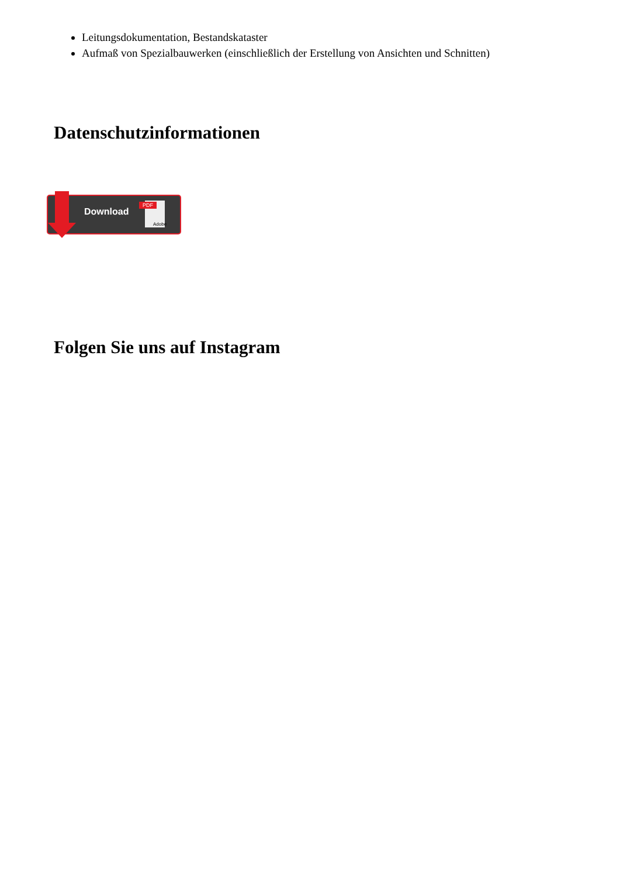Leitungsdokumentation, Bestandskataster
Aufmaß von Spezialbauwerken (einschließlich der Erstellung von Ansichten und Schnitten)
Datenschutzinformationen
Download
PDF
Adobe
Folgen Sie uns auf Instagram